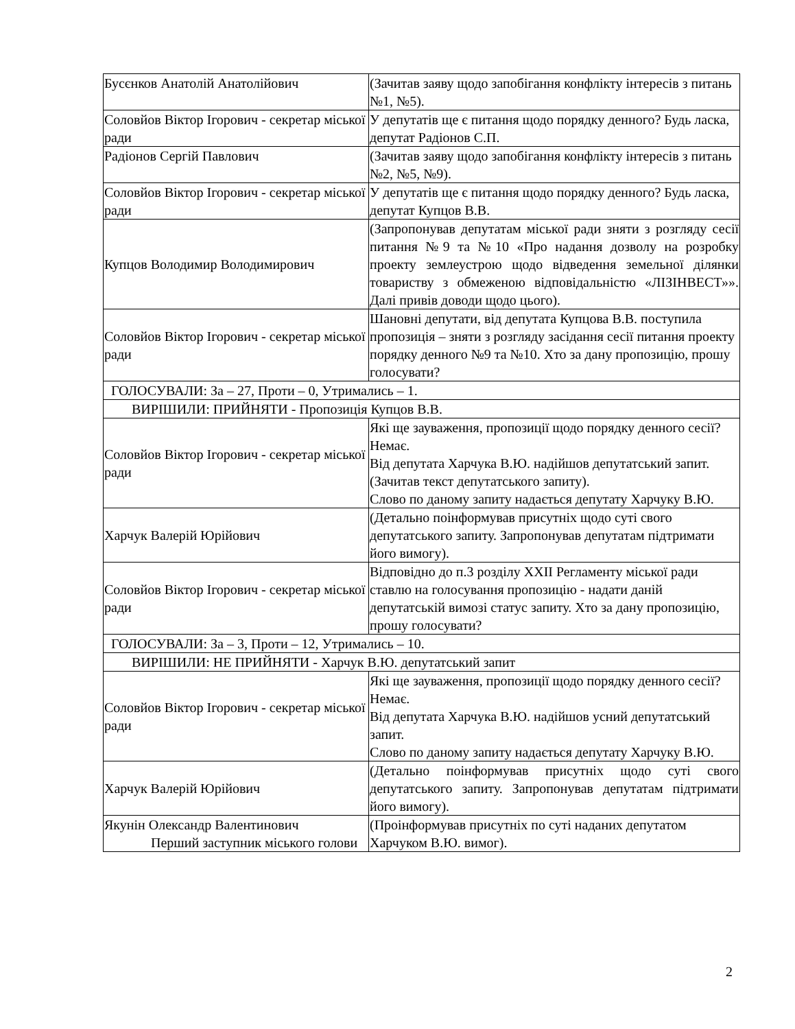| Бусєнков Анатолій Анатолійович | (Зачитав заяву щодо запобігання конфлікту інтересів з питань №1, №5). |
| Соловйов Віктор Ігорович - секретар міської ради | У депутатів ще є питання щодо порядку денного? Будь ласка, депутат Радіонов С.П. |
| Радіонов Сергій Павлович | (Зачитав заяву щодо запобігання конфлікту інтересів з питань №2, №5, №9). |
| Соловйов Віктор Ігорович - секретар міської ради | У депутатів ще є питання щодо порядку денного? Будь ласка, депутат Купцов В.В. |
| Купцов Володимир Володимирович | (Запропонував депутатам міської ради зняти з розгляду сесії питання №9 та №10 «Про надання дозволу на розробку проекту землеустрою щодо відведення земельної ділянки товариству з обмеженою відповідальністю «ЛІЗІНВЕСТ»». Далі привів доводи щодо цього). |
| Соловйов Віктор Ігорович - секретар міської ради | Шановні депутати, від депутата Купцова В.В. поступила пропозиція – зняти з розгляду засідання сесії питання проекту порядку денного №9 та №10. Хто за дану пропозицію, прошу голосувати? |
| ГОЛОСУВАЛИ: За – 27, Проти – 0, Утримались – 1. | |
| ВИРІШИЛИ: ПРИЙНЯТИ - Пропозиція Купцов В.В. | |
| Соловйов Віктор Ігорович - секретар міської ради | Які ще зауваження, пропозиції щодо порядку денного сесії? Немає. Від депутата Харчука В.Ю. надійшов депутатський запит. (Зачитав текст депутатського запиту). Слово по даному запиту надається депутату Харчуку В.Ю. |
| Харчук Валерій Юрійович | (Детально поінформував присутніх щодо суті свого депутатського запиту. Запропонував депутатам підтримати його вимогу). |
| Соловйов Віктор Ігорович - секретар міської ради | Відповідно до п.3 розділу XXII Регламенту міської ради ставлю на голосування пропозицію - надати даній депутатській вимозі статус запиту. Хто за дану пропозицію, прошу голосувати? |
| ГОЛОСУВАЛИ: За – 3, Проти – 12, Утримались – 10. | |
| ВИРІШИЛИ: НЕ ПРИЙНЯТИ - Харчук В.Ю. депутатський запит | |
| Соловйов Віктор Ігорович - секретар міської ради | Які ще зауваження, пропозиції щодо порядку денного сесії? Немає. Від депутата Харчука В.Ю. надійшов усний депутатський запит. Слово по даному запиту надається депутату Харчуку В.Ю. |
| Харчук Валерій Юрійович | (Детально поінформував присутніх щодо суті свого депутатського запиту. Запропонував депутатам підтримати його вимогу). |
| Якунін Олександр Валентинович Перший заступник міського голови | (Проінформував присутніх по суті наданих депутатом Харчуком В.Ю. вимог). |
2